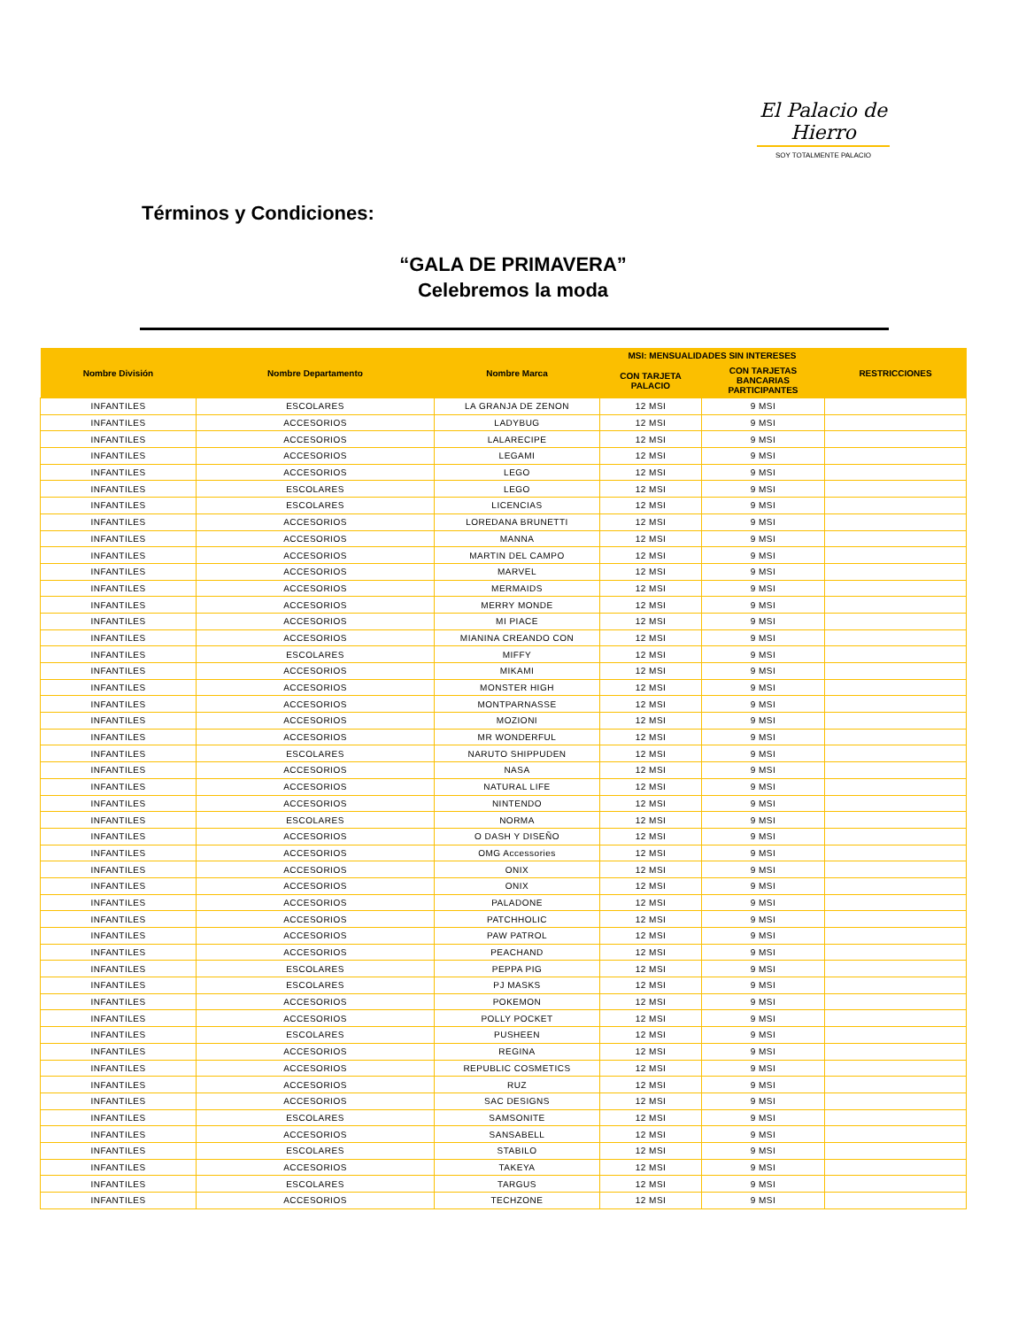El Palacio de Hierro
SOY TOTALMENTE PALACIO
Términos y Condiciones:
“GALA DE PRIMAVERA”
Celebremos la moda
| Nombre División | Nombre Departamento | Nombre Marca | MSI: MENSUALIDADES SIN INTERESES | | RESTRICCIONES |
| --- | --- | --- | --- | --- | --- |
| | | | CON TARJETA PALACIO | CON TARJETAS BANCARIAS PARTICIPANTES | |
| INFANTILES | ESCOLARES | LA GRANJA DE ZENON | 12 MSI | 9 MSI | |
| INFANTILES | ACCESORIOS | LADYBUG | 12 MSI | 9 MSI | |
| INFANTILES | ACCESORIOS | LALARECIPE | 12 MSI | 9 MSI | |
| INFANTILES | ACCESORIOS | LEGAMI | 12 MSI | 9 MSI | |
| INFANTILES | ACCESORIOS | LEGO | 12 MSI | 9 MSI | |
| INFANTILES | ESCOLARES | LEGO | 12 MSI | 9 MSI | |
| INFANTILES | ESCOLARES | LICENCIAS | 12 MSI | 9 MSI | |
| INFANTILES | ACCESORIOS | LOREDANA BRUNETTI | 12 MSI | 9 MSI | |
| INFANTILES | ACCESORIOS | MANNA | 12 MSI | 9 MSI | |
| INFANTILES | ACCESORIOS | MARTIN DEL CAMPO | 12 MSI | 9 MSI | |
| INFANTILES | ACCESORIOS | MARVEL | 12 MSI | 9 MSI | |
| INFANTILES | ACCESORIOS | MERMAIDS | 12 MSI | 9 MSI | |
| INFANTILES | ACCESORIOS | MERRY MONDE | 12 MSI | 9 MSI | |
| INFANTILES | ACCESORIOS | MI PIACE | 12 MSI | 9 MSI | |
| INFANTILES | ACCESORIOS | MIANINA CREANDO CON | 12 MSI | 9 MSI | |
| INFANTILES | ESCOLARES | MIFFY | 12 MSI | 9 MSI | |
| INFANTILES | ACCESORIOS | MIKAMI | 12 MSI | 9 MSI | |
| INFANTILES | ACCESORIOS | MONSTER HIGH | 12 MSI | 9 MSI | |
| INFANTILES | ACCESORIOS | MONTPARNASSE | 12 MSI | 9 MSI | |
| INFANTILES | ACCESORIOS | MOZIONI | 12 MSI | 9 MSI | |
| INFANTILES | ACCESORIOS | MR WONDERFUL | 12 MSI | 9 MSI | |
| INFANTILES | ESCOLARES | NARUTO SHIPPUDEN | 12 MSI | 9 MSI | |
| INFANTILES | ACCESORIOS | NASA | 12 MSI | 9 MSI | |
| INFANTILES | ACCESORIOS | NATURAL LIFE | 12 MSI | 9 MSI | |
| INFANTILES | ACCESORIOS | NINTENDO | 12 MSI | 9 MSI | |
| INFANTILES | ESCOLARES | NORMA | 12 MSI | 9 MSI | |
| INFANTILES | ACCESORIOS | O DASH Y DISEÑO | 12 MSI | 9 MSI | |
| INFANTILES | ACCESORIOS | OMG Accessories | 12 MSI | 9 MSI | |
| INFANTILES | ACCESORIOS | ONIX | 12 MSI | 9 MSI | |
| INFANTILES | ACCESORIOS | ONIX | 12 MSI | 9 MSI | |
| INFANTILES | ACCESORIOS | PALADONE | 12 MSI | 9 MSI | |
| INFANTILES | ACCESORIOS | PATCHHOLIC | 12 MSI | 9 MSI | |
| INFANTILES | ACCESORIOS | PAW PATROL | 12 MSI | 9 MSI | |
| INFANTILES | ACCESORIOS | PEACHAND | 12 MSI | 9 MSI | |
| INFANTILES | ESCOLARES | PEPPA PIG | 12 MSI | 9 MSI | |
| INFANTILES | ESCOLARES | PJ MASKS | 12 MSI | 9 MSI | |
| INFANTILES | ACCESORIOS | POKEMON | 12 MSI | 9 MSI | |
| INFANTILES | ACCESORIOS | POLLY POCKET | 12 MSI | 9 MSI | |
| INFANTILES | ESCOLARES | PUSHEEN | 12 MSI | 9 MSI | |
| INFANTILES | ACCESORIOS | REGINA | 12 MSI | 9 MSI | |
| INFANTILES | ACCESORIOS | REPUBLIC COSMETICS | 12 MSI | 9 MSI | |
| INFANTILES | ACCESORIOS | RUZ | 12 MSI | 9 MSI | |
| INFANTILES | ACCESORIOS | SAC DESIGNS | 12 MSI | 9 MSI | |
| INFANTILES | ESCOLARES | SAMSONITE | 12 MSI | 9 MSI | |
| INFANTILES | ACCESORIOS | SANSABELL | 12 MSI | 9 MSI | |
| INFANTILES | ESCOLARES | STABILO | 12 MSI | 9 MSI | |
| INFANTILES | ACCESORIOS | TAKEYA | 12 MSI | 9 MSI | |
| INFANTILES | ESCOLARES | TARGUS | 12 MSI | 9 MSI | |
| INFANTILES | ACCESORIOS | TECHZONE | 12 MSI | 9 MSI | |